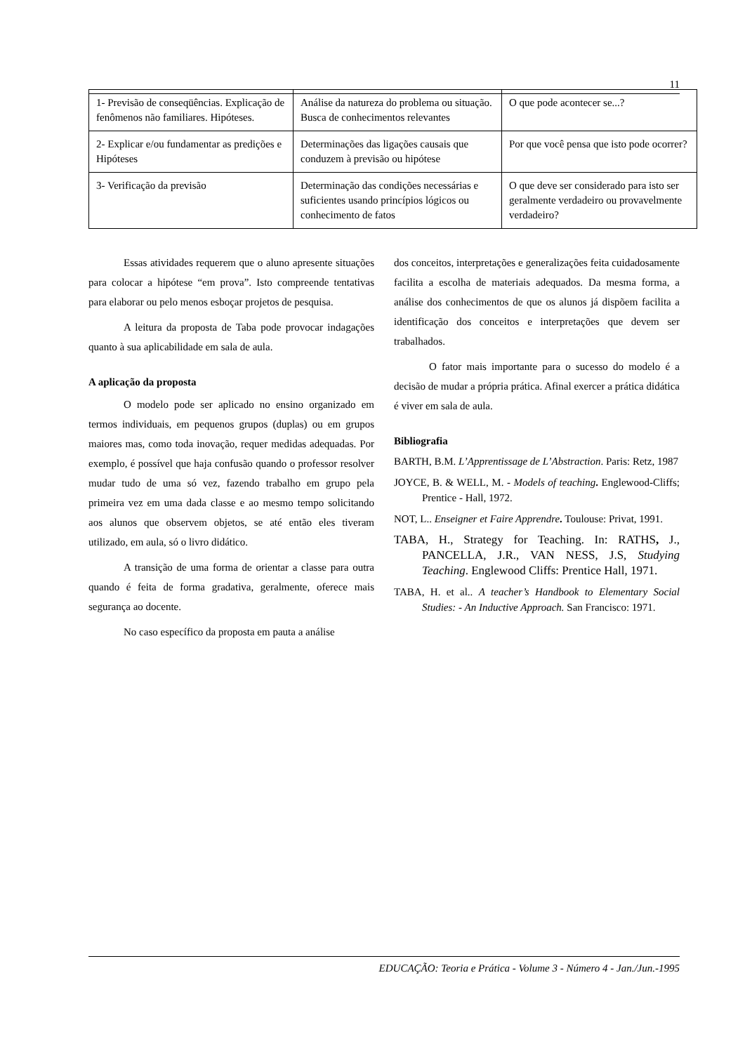11
| 1- Previsão de conseqüências. Explicação de fenômenos não familiares. Hipóteses. | Análise da natureza do problema ou situação. Busca de conhecimentos relevantes | O que pode acontecer se...? |
| 2- Explicar e/ou fundamentar as predições e Hipóteses | Determinações das ligações causais que conduzem à previsão ou hipótese | Por que você pensa que isto pode ocorrer? |
| 3- Verificação da previsão | Determinação das condições necessárias e suficientes usando princípios lógicos ou conhecimento de fatos | O que deve ser considerado para isto ser geralmente verdadeiro ou provavelmente verdadeiro? |
Essas atividades requerem que o aluno apresente situações para colocar a hipótese “em prova”. Isto compreende tentativas para elaborar ou pelo menos esboçar projetos de pesquisa.
A leitura da proposta de Taba pode provocar indagações quanto à sua aplicabilidade em sala de aula.
A aplicação da proposta
O modelo pode ser aplicado no ensino organizado em termos individuais, em pequenos grupos (duplas) ou em grupos maiores mas, como toda inovação, requer medidas adequadas. Por exemplo, é possível que haja confusão quando o professor resolver mudar tudo de uma só vez, fazendo trabalho em grupo pela primeira vez em uma dada classe e ao mesmo tempo solicitando aos alunos que observem objetos, se até então eles tiveram utilizado, em aula, só o livro didático.
A transição de uma forma de orientar a classe para outra quando é feita de forma gradativa, geralmente, oferece mais segurança ao docente.
No caso específico da proposta em pauta a análise
dos conceitos, interpretações e generalizações feita cuidadosamente facilita a escolha de materiais adequados. Da mesma forma, a análise dos conhecimentos de que os alunos já dispõem facilita a identificação dos conceitos e interpretações que devem ser trabalhados.
O fator mais importante para o sucesso do modelo é a decisão de mudar a própria prática. Afinal exercer a prática didática é viver em sala de aula.
Bibliografia
BARTH, B.M. L’Apprentissage de L’Abstraction. Paris: Retz, 1987
JOYCE, B. & WELL, M. - Models of teaching. Englewood-Cliffs; Prentice - Hall, 1972.
NOT, L.. Enseigner et Faire Apprendre. Toulouse: Privat, 1991.
TABA, H., Strategy for Teaching. In: RATHS, J., PANCELLA, J.R., VAN NESS, J.S, Studying Teaching. Englewood Cliffs: Prentice Hall, 1971.
TABA, H. et al.. A teacher’s Handbook to Elementary Social Studies: - An Inductive Approach. San Francisco: 1971.
EDUCAÇÃO: Teoria e Prática - Volume 3 - Número 4 - Jan./Jun.-1995